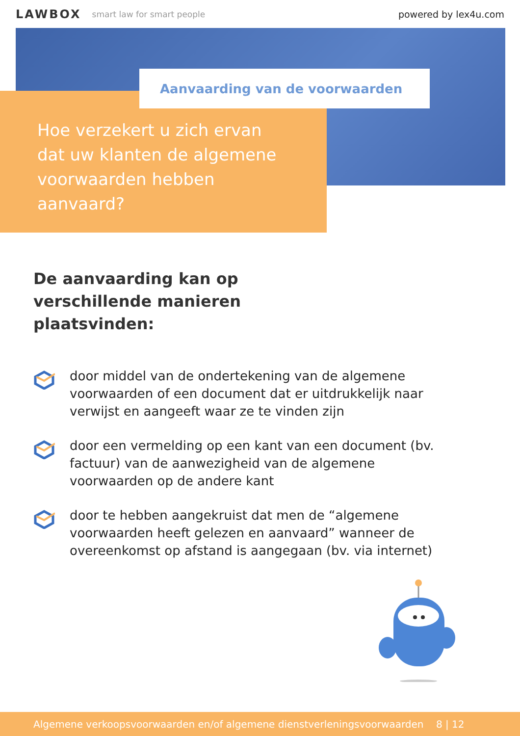LAWBOX smart law for smart people powered by lex4u.com
Aanvaarding van de voorwaarden
Hoe verzekert u zich ervan dat uw klanten de algemene voorwaarden hebben aanvaard?
De aanvaarding kan op verschillende manieren plaatsvinden:
door middel van de ondertekening van de algemene voorwaarden of een document dat er uitdrukkelijk naar verwijst en aangeeft waar ze te vinden zijn
door een vermelding op een kant van een document (bv. factuur) van de aanwezigheid van de algemene voorwaarden op de andere kant
door te hebben aangekruist dat men de “algemene voorwaarden heeft gelezen en aanvaard” wanneer de overeenkomst op afstand is aangegaan (bv. via internet)
Algemene verkoopsvoorwaarden en/of algemene dienstverleningsvoorwaarden 8 | 12